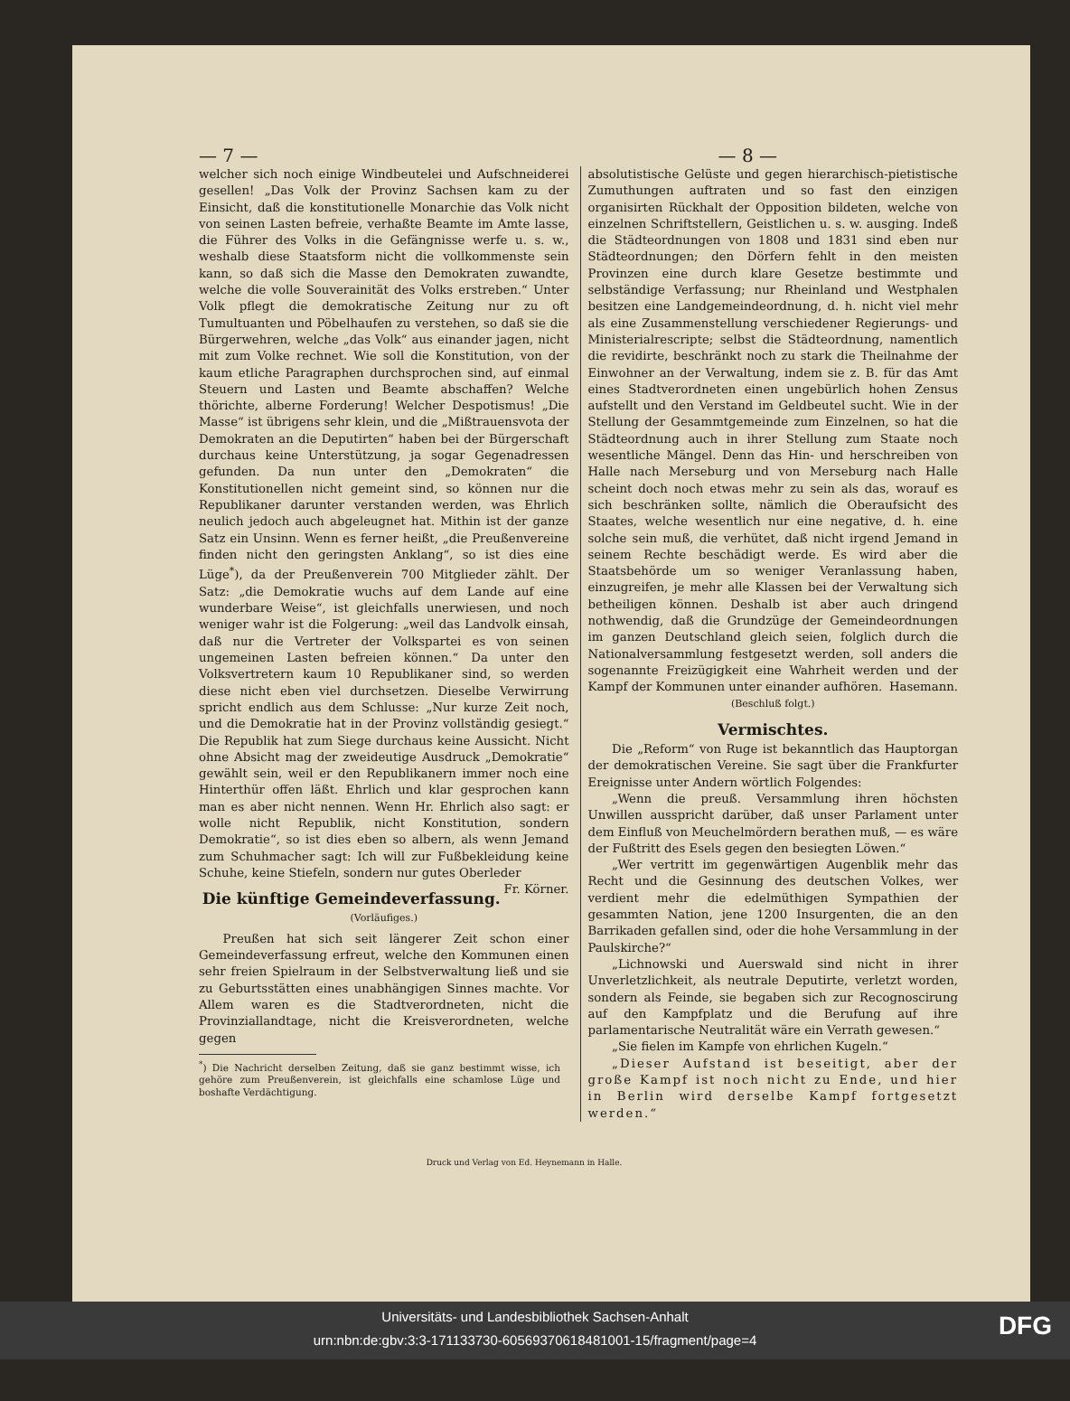— 7 — — 8 —
welcher sich noch einige Windbeutelei und Aufschneiderei gesellen! „Das Volk der Provinz Sachsen kam zu der Einsicht, daß die konstitutionelle Monarchie das Volk nicht von seinen Lasten befreie, verhaßte Beamte im Amte lasse, die Führer des Volks in die Gefängnisse werfe u. s. w., weshalb diese Staatsform nicht die vollkommenste sein kann, so daß sich die Masse den Demokraten zuwandte, welche die volle Souverainität des Volks erstreben.“ Unter Volk pflegt die demokratische Zeitung nur zu oft Tumultuanten und Pöbelhaufen zu verstehen, so daß sie die Bürgerwehren, welche „das Volk“ aus einander jagen, nicht mit zum Volke rechnet. Wie soll die Konstitution, von der kaum etliche Paragraphen durchsprochen sind, auf einmal Steuern und Lasten und Beamte abschaffen? Welche thörichte, alberne Forderung! Welcher Despotismus! „Die Masse“ ist übrigens sehr klein, und die „Mißtrauensvota der Demokraten an die Deputirten“ haben bei der Bürgerschaft durchaus keine Unterstützung, ja sogar Gegenadressen gefunden. Da nun unter den „Demokraten“ die Konstitutionellen nicht gemeint sind, so können nur die Republikaner darunter verstanden werden, was Ehrlich neulich jedoch auch abgeleugnet hat. Mithin ist der ganze Satz ein Unsinn. Wenn es ferner heißt, „die Preußenvereine finden nicht den geringsten Anklang“, so ist dies eine Lüge<sup>*</sup>), da der Preußenverein 700 Mitglieder zählt. Der Satz: „die Demokratie wuchs auf dem Lande auf eine wunderbare Weise“, ist gleichfalls unerwiesen, und noch weniger wahr ist die Folgerung: „weil das Landvolk einsah, daß nur die Vertreter der Volkspartei es von seinen ungemeinen Lasten befreien können.“ Da unter den Volksvertretern kaum 10 Republikaner sind, so werden diese nicht eben viel durchsetzen. Dieselbe Verwirrung spricht endlich aus dem Schlusse: „Nur kurze Zeit noch, und die Demokratie hat in der Provinz vollständig gesiegt.“ Die Republik hat zum Siege durchaus keine Aussicht. Nicht ohne Absicht mag der zweideutige Ausdruck „Demokratie“ gewählt sein, weil er den Republikanern immer noch eine Hinterthür offen läßt. Ehrlich und klar gesprochen kann man es aber nicht nennen. Wenn Hr. Ehrlich also sagt: er wolle nicht Republik, nicht Konstitution, sondern Demokratie“, so ist dies eben so albern, als wenn Jemand zum Schuhmacher sagt: Ich will zur Fußbekleidung keine Schuhe, keine Stiefeln, sondern nur gutes Oberleder Fr. Körner.
Die künftige Gemeindeverfassung.
(Vorläufiges.)
Preußen hat sich seit längerer Zeit schon einer Gemeindeverfassung erfreut, welche den Kommunen einen sehr freien Spielraum in der Selbstverwaltung ließ und sie zu Geburtsstätten eines unabhängigen Sinnes machte. Vor Allem waren es die Stadtverordneten, nicht die Provinziallandtage, nicht die Kreisverordneten, welche gegen
<sup>*</sup>) Die Nachricht derselben Zeitung, daß sie ganz bestimmt wisse, ich gehöre zum Preußenverein, ist gleichfalls eine schamlose Lüge und boshafte Verdächtigung.
absolutistische Gelüste und gegen hierarchisch-pietistische Zumuthungen auftraten und so fast den einzigen organisirten Rückhalt der Opposition bildeten, welche von einzelnen Schriftstellern, Geistlichen u. s. w. ausging. Indeß die Städteordnungen von 1808 und 1831 sind eben nur Städteordnungen; den Dörfern fehlt in den meisten Provinzen eine durch klare Gesetze bestimmte und selbständige Verfassung; nur Rheinland und Westphalen besitzen eine Landgemeindeordnung, d. h. nicht viel mehr als eine Zusammenstellung verschiedener Regierungs- und Ministerialrescripte; selbst die Städteordnung, namentlich die revidirte, beschränkt noch zu stark die Theilnahme der Einwohner an der Verwaltung, indem sie z. B. für das Amt eines Stadtverordneten einen ungebürlich hohen Zensus aufstellt und den Verstand im Geldbeutel sucht. Wie in der Stellung der Gesammtgemeinde zum Einzelnen, so hat die Städteordnung auch in ihrer Stellung zum Staate noch wesentliche Mängel. Denn das Hin- und herschreiben von Halle nach Merseburg und von Merseburg nach Halle scheint doch noch etwas mehr zu sein als das, worauf es sich beschränken sollte, nämlich die Oberaufsicht des Staates, welche wesentlich nur eine negative, d. h. eine solche sein muß, die verhütet, daß nicht irgend Jemand in seinem Rechte beschädigt werde. Es wird aber die Staatsbehörde um so weniger Veranlassung haben, einzugreifen, je mehr alle Klassen bei der Verwaltung sich betheiligen können. Deshalb ist aber auch dringend nothwendig, daß die Grundzüge der Gemeindeordnungen im ganzen Deutschland gleich seien, folglich durch die Nationalversammlung festgesetzt werden, soll anders die sogenannte Freizügigkeit eine Wahrheit werden und der Kampf der Kommunen unter einander aufhören. Hasemann.
(Beschluß folgt.)
Vermischtes.
Die „Reform“ von Ruge ist bekanntlich das Hauptorgan der demokratischen Vereine. Sie sagt über die Frankfurter Ereignisse unter Andern wörtlich Folgendes:
„Wenn die preuß. Versammlung ihren höchsten Unwillen ausspricht darüber, daß unser Parlament unter dem Einfluß von Meuchelmördern berathen muß, — es wäre der Fußtritt des Esels gegen den besiegten Löwen.“
„Wer vertritt im gegenwärtigen Augenblik mehr das Recht und die Gesinnung des deutschen Volkes, wer verdient mehr die edelmüthigen Sympathien der gesammten Nation, jene 1200 Insurgenten, die an den Barrikaden gefallen sind, oder die hohe Versammlung in der Paulskirche?“
„Lichnowski und Auerswald sind nicht in ihrer Unverletzlichkeit, als neutrale Deputirte, verletzt worden, sondern als Feinde, sie begaben sich zur Recognoscirung auf den Kampfplatz und die Berufung auf ihre parlamentarische Neutralität wäre ein Verrath gewesen.“
„Sie fielen im Kampfe von ehrlichen Kugeln.“
„Dieser Aufstand ist beseitigt, aber der große Kampf ist noch nicht zu Ende, und hier in Berlin wird derselbe Kampf fortgesetzt werden.“
Druck und Verlag von Ed. Heynemann in Halle.
Universitäts- und Landesbibliothek Sachsen-Anhalt
urn:nbn:de:gbv:3:3-171133730-605693706184810​01-15/fragment/page=4
DFG